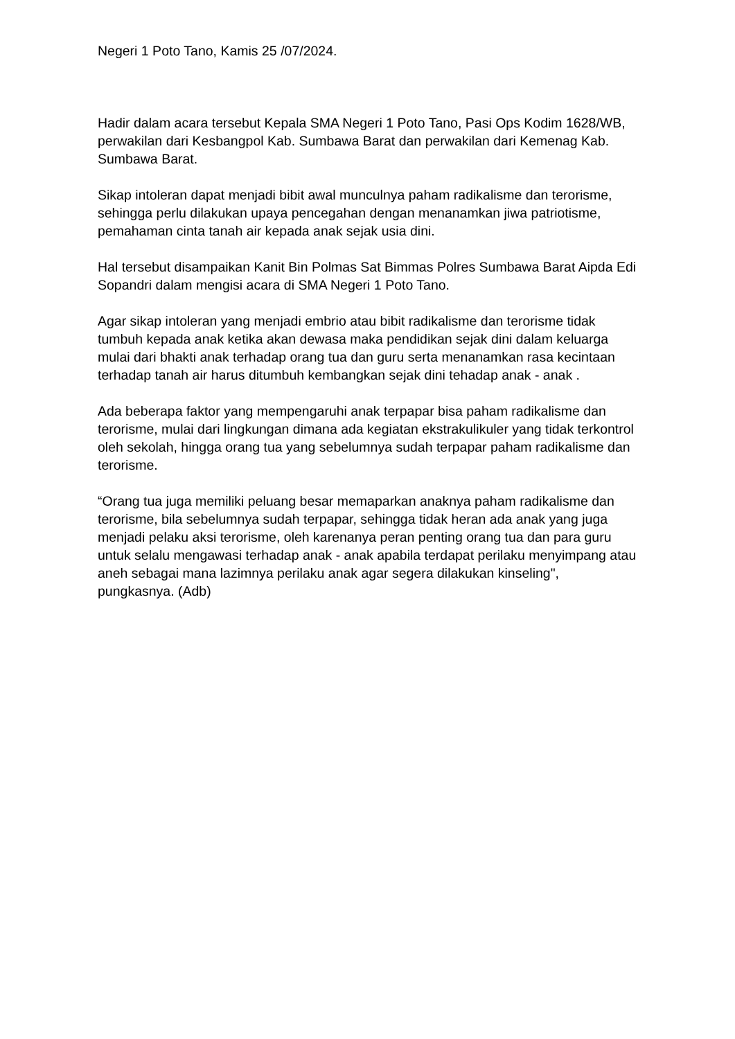Negeri 1 Poto Tano, Kamis 25 /07/2024.
Hadir dalam acara tersebut Kepala SMA Negeri 1 Poto Tano, Pasi Ops Kodim 1628/WB, perwakilan dari Kesbangpol Kab. Sumbawa Barat dan perwakilan dari Kemenag Kab. Sumbawa Barat.
Sikap intoleran dapat menjadi bibit awal munculnya paham radikalisme dan terorisme, sehingga perlu dilakukan upaya pencegahan dengan menanamkan jiwa patriotisme, pemahaman cinta tanah air kepada anak sejak usia dini.
Hal tersebut disampaikan Kanit Bin Polmas Sat Bimmas Polres Sumbawa Barat Aipda Edi Sopandri dalam mengisi acara di SMA Negeri 1 Poto Tano.
Agar sikap intoleran yang menjadi embrio atau bibit radikalisme dan terorisme tidak tumbuh kepada anak ketika akan dewasa maka pendidikan sejak dini dalam keluarga mulai dari bhakti anak terhadap orang tua dan guru serta menanamkan rasa kecintaan terhadap tanah air harus ditumbuh kembangkan sejak dini tehadap anak - anak .
Ada beberapa faktor yang mempengaruhi anak terpapar bisa paham radikalisme dan terorisme, mulai dari lingkungan dimana ada kegiatan ekstrakulikuler yang tidak terkontrol oleh sekolah, hingga orang tua yang sebelumnya sudah terpapar paham radikalisme dan terorisme.
“Orang tua juga memiliki peluang besar memaparkan anaknya paham radikalisme dan terorisme, bila sebelumnya sudah terpapar, sehingga tidak heran ada anak yang juga menjadi pelaku aksi terorisme, oleh karenanya peran penting orang tua dan para guru untuk selalu mengawasi terhadap anak - anak apabila terdapat perilaku menyimpang atau aneh sebagai mana lazimnya perilaku anak agar segera dilakukan kinseling", pungkasnya. (Adb)